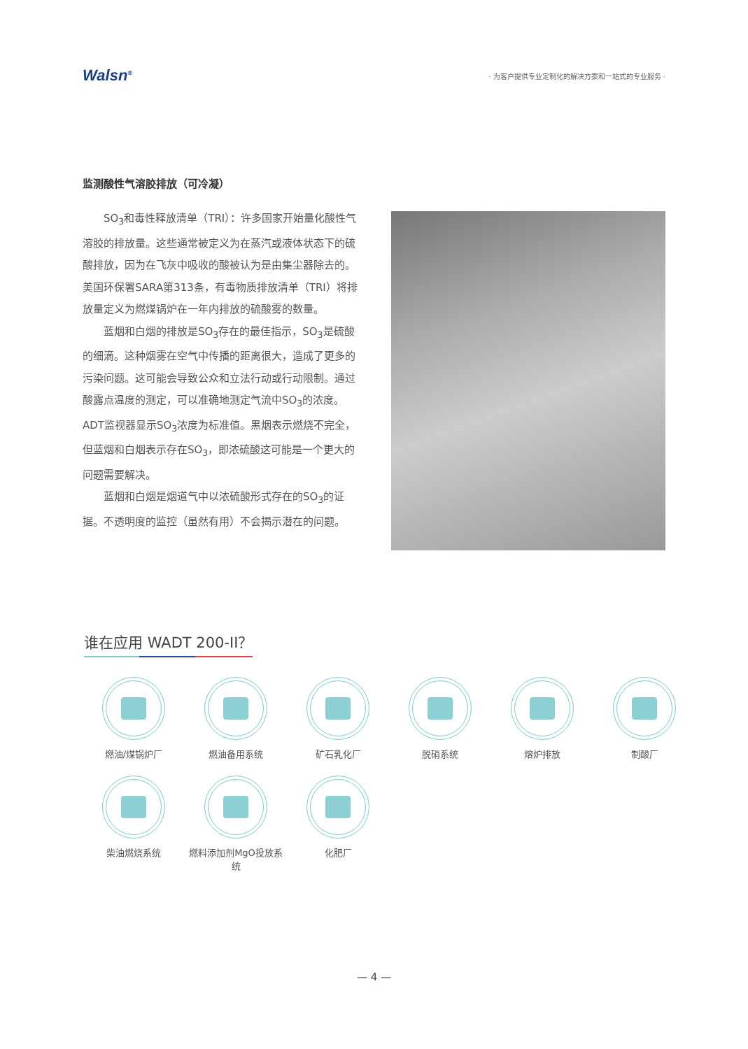Walsn<sup>®</sup>
· 为客户提供专业定制化的解决方案和一站式的专业服务 ·
监测酸性气溶胶排放（可冷凝）
SO<sub>3</sub>和毒性释放清单（TRI）：许多国家开始量化酸性气溶胶的排放量。这些通常被定义为在蒸汽或液体状态下的硫酸排放，因为在飞灰中吸收的酸被认为是由集尘器除去的。美国环保署SARA第313条，有毒物质排放清单（TRI）将排放量定义为燃煤锅炉在一年内排放的硫酸雾的数量。
蓝烟和白烟的排放是SO<sub>3</sub>存在的最佳指示，SO<sub>3</sub>是硫酸的细滴。这种烟雾在空气中传播的距离很大，造成了更多的污染问题。这可能会导致公众和立法行动或行动限制。通过酸露点温度的测定，可以准确地测定气流中SO<sub>3</sub>的浓度。ADT监视器显示SO<sub>3</sub>浓度为标准值。黑烟表示燃烧不完全，但蓝烟和白烟表示存在SO<sub>3</sub>，即浓硫酸这可能是一个更大的问题需要解决。
蓝烟和白烟是烟道气中以浓硫酸形式存在的SO<sub>3</sub>的证据。不透明度的监控（虽然有用）不会揭示潜在的问题。
谁在应用 WADT 200-II？
燃油/煤锅炉厂
燃油备用系统
矿石乳化厂
脱硝系统
熔炉排放
制酸厂
柴油燃烧系统
燃料添加剂MgO投放系统
化肥厂
— 4 —